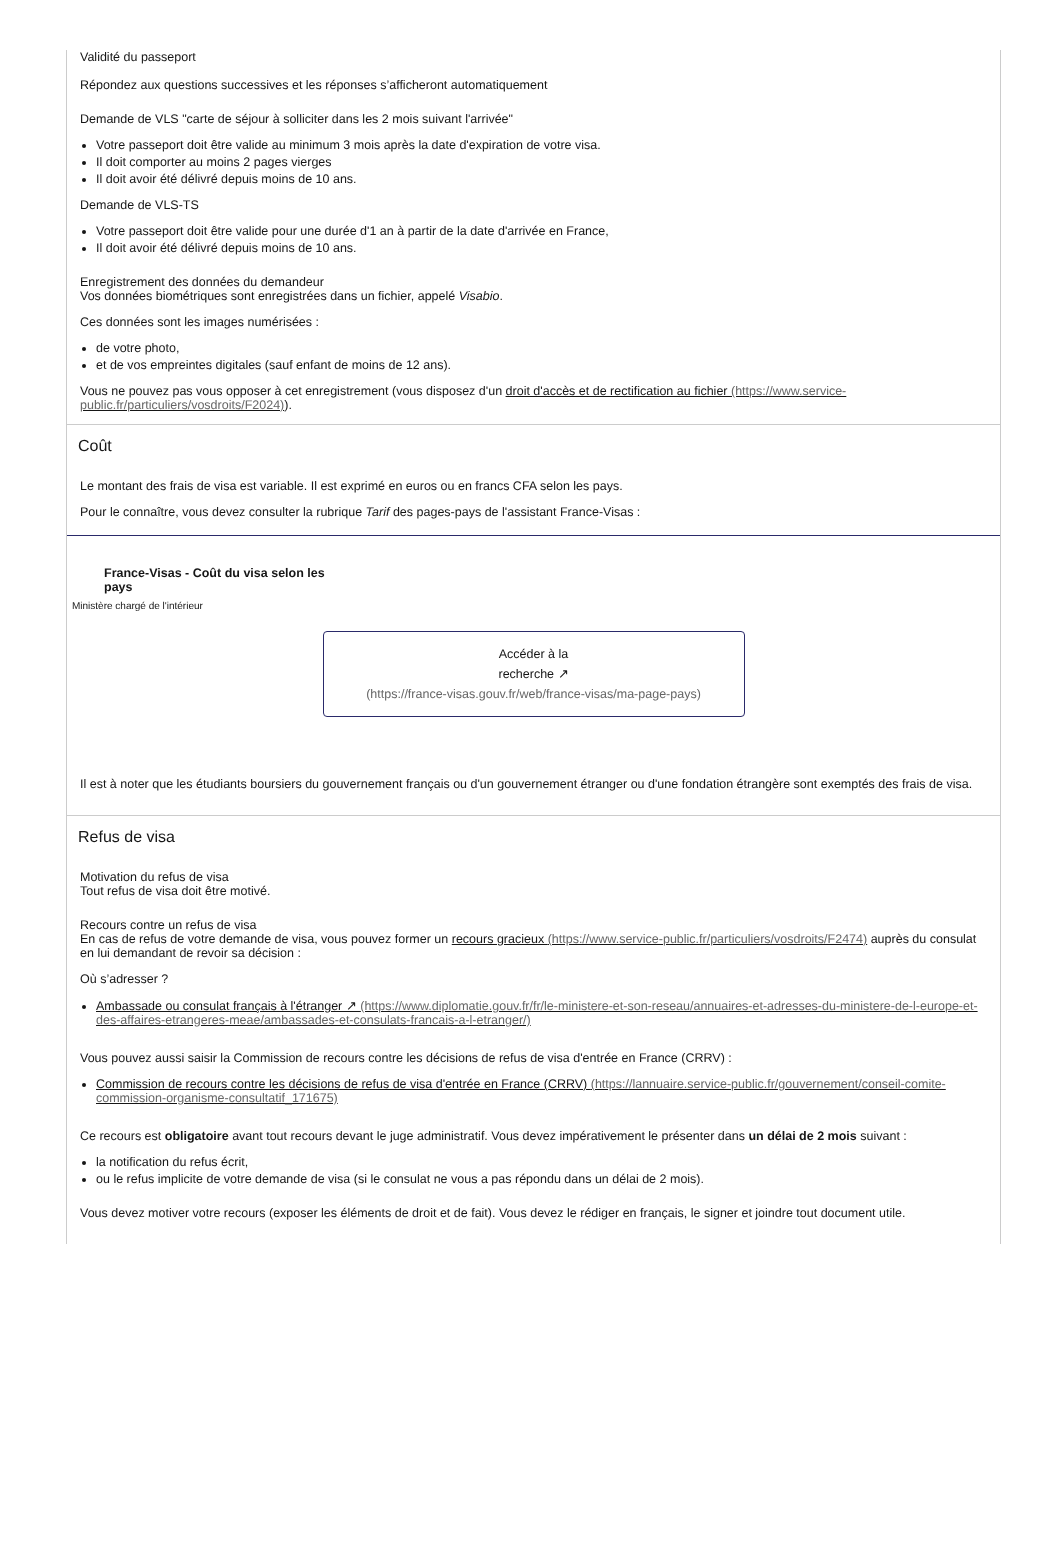Validité du passeport
Répondez aux questions successives et les réponses s’afficheront automatiquement
Demande de VLS "carte de séjour à solliciter dans les 2 mois suivant l'arrivée"
Votre passeport doit être valide au minimum 3 mois après la date d'expiration de votre visa.
Il doit comporter au moins 2 pages vierges
Il doit avoir été délivré depuis moins de 10 ans.
Demande de VLS-TS
Votre passeport doit être valide pour une durée d'1 an à partir de la date d'arrivée en France,
Il doit avoir été délivré depuis moins de 10 ans.
Enregistrement des données du demandeur
Vos données biométriques sont enregistrées dans un fichier, appelé Visabio.
Ces données sont les images numérisées :
de votre photo,
et de vos empreintes digitales (sauf enfant de moins de 12 ans).
Vous ne pouvez pas vous opposer à cet enregistrement (vous disposez d'un droit d'accès et de rectification au fichier (https://www.service-public.fr/particuliers/vosdroits/F2024)).
Coût
Le montant des frais de visa est variable. Il est exprimé en euros ou en francs CFA selon les pays.
Pour le connaître, vous devez consulter la rubrique Tarif des pages-pays de l'assistant France-Visas :
France-Visas - Coût du visa selon les pays
Ministère chargé de l'intérieur
Accéder à la
recherche ↗
(https://france-visas.gouv.fr/web/france-visas/ma-page-pays)
Il est à noter que les étudiants boursiers du gouvernement français ou d'un gouvernement étranger ou d'une fondation étrangère sont exemptés des frais de visa.
Refus de visa
Motivation du refus de visa
Tout refus de visa doit être motivé.
Recours contre un refus de visa
En cas de refus de votre demande de visa, vous pouvez former un recours gracieux (https://www.service-public.fr/particuliers/vosdroits/F2474) auprès du consulat en lui demandant de revoir sa décision :
Où s’adresser ?
Ambassade ou consulat français à l'étranger ↗ (https://www.diplomatie.gouv.fr/fr/le-ministere-et-son-reseau/annuaires-et-adresses-du-ministere-de-l-europe-et-des-affaires-etrangeres-meae/ambassades-et-consulats-francais-a-l-etranger/)
Vous pouvez aussi saisir la Commission de recours contre les décisions de refus de visa d'entrée en France (CRRV) :
Commission de recours contre les décisions de refus de visa d'entrée en France (CRRV) (https://lannuaire.service-public.fr/gouvernement/conseil-comite-commission-organisme-consultatif_171675)
Ce recours est obligatoire avant tout recours devant le juge administratif. Vous devez impérativement le présenter dans un délai de 2 mois suivant :
la notification du refus écrit,
ou le refus implicite de votre demande de visa (si le consulat ne vous a pas répondu dans un délai de 2 mois).
Vous devez motiver votre recours (exposer les éléments de droit et de fait). Vous devez le rédiger en français, le signer et joindre tout document utile.